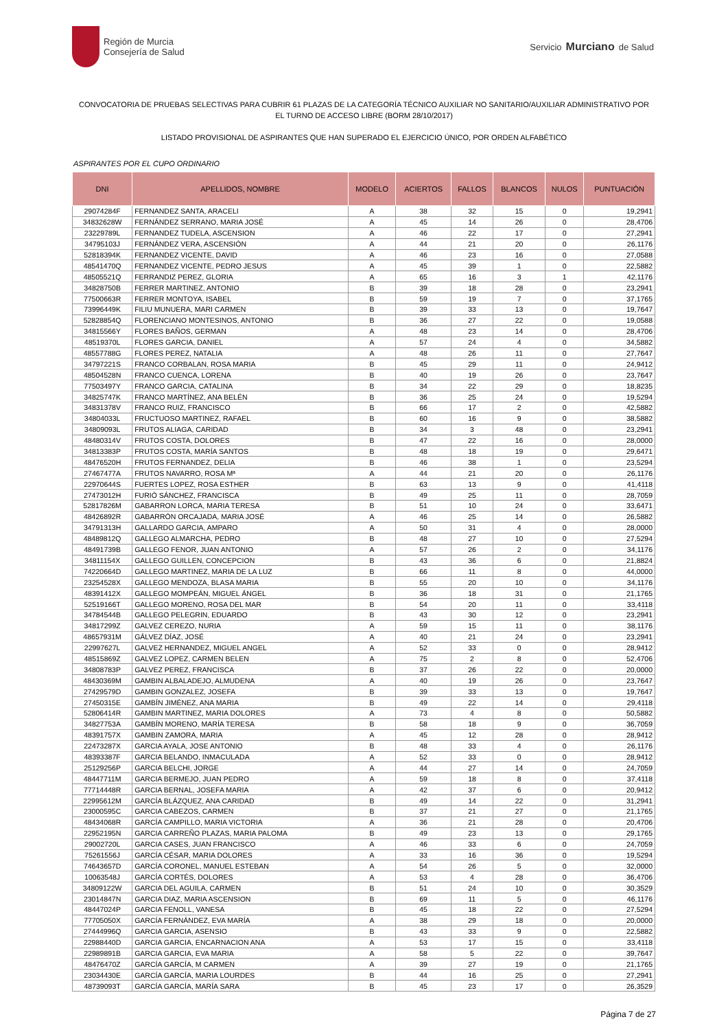Región de Murcia
Consejería de Salud
Servicio Murciano de Salud
CONVOCATORIA DE PRUEBAS SELECTIVAS PARA CUBRIR 61 PLAZAS DE LA CATEGORÍA TÉCNICO AUXILIAR NO SANITARIO/AUXILIAR ADMINISTRATIVO POR EL TURNO DE ACCESO LIBRE (BORM 28/10/2017)
LISTADO PROVISIONAL DE ASPIRANTES QUE HAN SUPERADO EL EJERCICIO ÚNICO, POR ORDEN ALFABÉTICO
ASPIRANTES POR EL CUPO ORDINARIO
| DNI | APELLIDOS, NOMBRE | MODELO | ACIERTOS | FALLOS | BLANCOS | NULOS | PUNTUACIÓN |
| --- | --- | --- | --- | --- | --- | --- | --- |
| 29074284F | FERNANDEZ SANTA, ARACELI | A | 38 | 32 | 15 | 0 | 19,2941 |
| 34832628W | FERNÁNDEZ SERRANO, MARIA JOSÉ | A | 45 | 14 | 26 | 0 | 28,4706 |
| 23229789L | FERNANDEZ TUDELA, ASCENSION | A | 46 | 22 | 17 | 0 | 27,2941 |
| 34795103J | FERNÁNDEZ VERA, ASCENSIÓN | A | 44 | 21 | 20 | 0 | 26,1176 |
| 52818394K | FERNANDEZ VICENTE, DAVID | A | 46 | 23 | 16 | 0 | 27,0588 |
| 48541470Q | FERNANDEZ VICENTE, PEDRO JESUS | A | 45 | 39 | 1 | 0 | 22,5882 |
| 48505521Q | FERRANDIZ PEREZ, GLORIA | A | 65 | 16 | 3 | 1 | 42,1176 |
| 34828750B | FERRER MARTINEZ, ANTONIO | B | 39 | 18 | 28 | 0 | 23,2941 |
| 77500663R | FERRER MONTOYA, ISABEL | B | 59 | 19 | 7 | 0 | 37,1765 |
| 73996449K | FILIU MUNUERA, MARI CARMEN | B | 39 | 33 | 13 | 0 | 19,7647 |
| 52828854Q | FLORENCIANO MONTESINOS, ANTONIO | B | 36 | 27 | 22 | 0 | 19,0588 |
| 34815566Y | FLORES BAÑOS, GERMAN | A | 48 | 23 | 14 | 0 | 28,4706 |
| 48519370L | FLORES GARCIA, DANIEL | A | 57 | 24 | 4 | 0 | 34,5882 |
| 48557788G | FLORES PEREZ, NATALIA | A | 48 | 26 | 11 | 0 | 27,7647 |
| 34797221S | FRANCO CORBALAN, ROSA MARIA | B | 45 | 29 | 11 | 0 | 24,9412 |
| 48504528N | FRANCO CUENCA, LORENA | B | 40 | 19 | 26 | 0 | 23,7647 |
| 77503497Y | FRANCO GARCIA, CATALINA | B | 34 | 22 | 29 | 0 | 18,8235 |
| 34825747K | FRANCO MARTÍNEZ, ANA BELÉN | B | 36 | 25 | 24 | 0 | 19,5294 |
| 34831378V | FRANCO RUIZ, FRANCISCO | B | 66 | 17 | 2 | 0 | 42,5882 |
| 34804033L | FRUCTUOSO MARTINEZ, RAFAEL | B | 60 | 16 | 9 | 0 | 38,5882 |
| 34809093L | FRUTOS ALIAGA, CARIDAD | B | 34 | 3 | 48 | 0 | 23,2941 |
| 48480314V | FRUTOS COSTA, DOLORES | B | 47 | 22 | 16 | 0 | 28,0000 |
| 34813383P | FRUTOS COSTA, MARÍA SANTOS | B | 48 | 18 | 19 | 0 | 29,6471 |
| 48476520H | FRUTOS FERNANDEZ, DELIA | B | 46 | 38 | 1 | 0 | 23,5294 |
| 27467477A | FRUTOS NAVARRO, ROSA Mª | A | 44 | 21 | 20 | 0 | 26,1176 |
| 22970644S | FUERTES LOPEZ, ROSA ESTHER | B | 63 | 13 | 9 | 0 | 41,4118 |
| 27473012H | FURIÓ SÁNCHEZ, FRANCISCA | B | 49 | 25 | 11 | 0 | 28,7059 |
| 52817826M | GABARRON LORCA, MARIA TERESA | B | 51 | 10 | 24 | 0 | 33,6471 |
| 48426892R | GABARRÓN ORCAJADA, MARIA JOSÉ | A | 46 | 25 | 14 | 0 | 26,5882 |
| 34791313H | GALLARDO GARCIA, AMPARO | A | 50 | 31 | 4 | 0 | 28,0000 |
| 48489812Q | GALLEGO ALMARCHA, PEDRO | B | 48 | 27 | 10 | 0 | 27,5294 |
| 48491739B | GALLEGO FENOR, JUAN ANTONIO | A | 57 | 26 | 2 | 0 | 34,1176 |
| 34811154X | GALLEGO GUILLEN, CONCEPCION | B | 43 | 36 | 6 | 0 | 21,8824 |
| 74220664D | GALLEGO MARTINEZ, MARIA DE LA LUZ | B | 66 | 11 | 8 | 0 | 44,0000 |
| 23254528X | GALLEGO MENDOZA, BLASA MARIA | B | 55 | 20 | 10 | 0 | 34,1176 |
| 48391412X | GALLEGO MOMPEÁN, MIGUEL ÁNGEL | B | 36 | 18 | 31 | 0 | 21,1765 |
| 52519166T | GALLEGO MORENO, ROSA DEL MAR | B | 54 | 20 | 11 | 0 | 33,4118 |
| 34784544B | GALLEGO PELEGRIN, EDUARDO | B | 43 | 30 | 12 | 0 | 23,2941 |
| 34817299Z | GALVEZ CEREZO, NURIA | A | 59 | 15 | 11 | 0 | 38,1176 |
| 48657931M | GÁLVEZ DÍAZ, JOSÉ | A | 40 | 21 | 24 | 0 | 23,2941 |
| 22997627L | GALVEZ HERNANDEZ, MIGUEL ANGEL | A | 52 | 33 | 0 | 0 | 28,9412 |
| 48515869Z | GALVEZ LOPEZ, CARMEN BELEN | A | 75 | 2 | 8 | 0 | 52,4706 |
| 34808783P | GALVEZ PEREZ, FRANCISCA | B | 37 | 26 | 22 | 0 | 20,0000 |
| 48430369M | GAMBIN ALBALADEJO, ALMUDENA | A | 40 | 19 | 26 | 0 | 23,7647 |
| 27429579D | GAMBIN GONZALEZ, JOSEFA | B | 39 | 33 | 13 | 0 | 19,7647 |
| 27450315E | GAMBÍN JIMÉNEZ, ANA MARIA | B | 49 | 22 | 14 | 0 | 29,4118 |
| 52806414R | GAMBIN MARTINEZ, MARIA DOLORES | A | 73 | 4 | 8 | 0 | 50,5882 |
| 34827753A | GAMBÍN MORENO, MARÍA TERESA | B | 58 | 18 | 9 | 0 | 36,7059 |
| 48391757X | GAMBIN ZAMORA, MARIA | A | 45 | 12 | 28 | 0 | 28,9412 |
| 22473287X | GARCIA AYALA, JOSE ANTONIO | B | 48 | 33 | 4 | 0 | 26,1176 |
| 48393387F | GARCIA BELANDO, INMACULADA | A | 52 | 33 | 0 | 0 | 28,9412 |
| 25129256P | GARCIA BELCHI, JORGE | A | 44 | 27 | 14 | 0 | 24,7059 |
| 48447711M | GARCIA BERMEJO, JUAN PEDRO | A | 59 | 18 | 8 | 0 | 37,4118 |
| 77714448R | GARCIA BERNAL, JOSEFA MARIA | A | 42 | 37 | 6 | 0 | 20,9412 |
| 22995612M | GARCÍA BLÁZQUEZ, ANA CARIDAD | B | 49 | 14 | 22 | 0 | 31,2941 |
| 23000595C | GARCIA CABEZOS, CARMEN | B | 37 | 21 | 27 | 0 | 21,1765 |
| 48434068R | GARCÍA CAMPILLO, MARIA VICTORIA | A | 36 | 21 | 28 | 0 | 20,4706 |
| 22952195N | GARCIA CARREÑO PLAZAS, MARIA PALOMA | B | 49 | 23 | 13 | 0 | 29,1765 |
| 29002720L | GARCIA CASES, JUAN FRANCISCO | A | 46 | 33 | 6 | 0 | 24,7059 |
| 75261556J | GARCÍA CÉSAR, MARIA DOLORES | A | 33 | 16 | 36 | 0 | 19,5294 |
| 74643657D | GARCÍA CORONEL, MANUEL ESTEBAN | A | 54 | 26 | 5 | 0 | 32,0000 |
| 10063548J | GARCÍA CORTÉS, DOLORES | A | 53 | 4 | 28 | 0 | 36,4706 |
| 34809122W | GARCIA DEL AGUILA, CARMEN | B | 51 | 24 | 10 | 0 | 30,3529 |
| 23014847N | GARCIA DIAZ, MARIA ASCENSION | B | 69 | 11 | 5 | 0 | 46,1176 |
| 48447024P | GARCIA FENOLL, VANESA | B | 45 | 18 | 22 | 0 | 27,5294 |
| 77705050X | GARCÍA FERNÁNDEZ, EVA MARÍA | A | 38 | 29 | 18 | 0 | 20,0000 |
| 27444996Q | GARCIA GARCIA, ASENSIO | B | 43 | 33 | 9 | 0 | 22,5882 |
| 22988440D | GARCIA GARCIA, ENCARNACION ANA | A | 53 | 17 | 15 | 0 | 33,4118 |
| 22989891B | GARCIA GARCIA, EVA MARIA | A | 58 | 5 | 22 | 0 | 39,7647 |
| 48476470Z | GARCÍA GARCÍA, M CARMEN | A | 39 | 27 | 19 | 0 | 21,1765 |
| 23034430E | GARCÍA GARCÍA, MARIA LOURDES | B | 44 | 16 | 25 | 0 | 27,2941 |
| 48739093T | GARCÍA GARCÍA, MARÍA SARA | B | 45 | 23 | 17 | 0 | 26,3529 |
Página 7 de 27